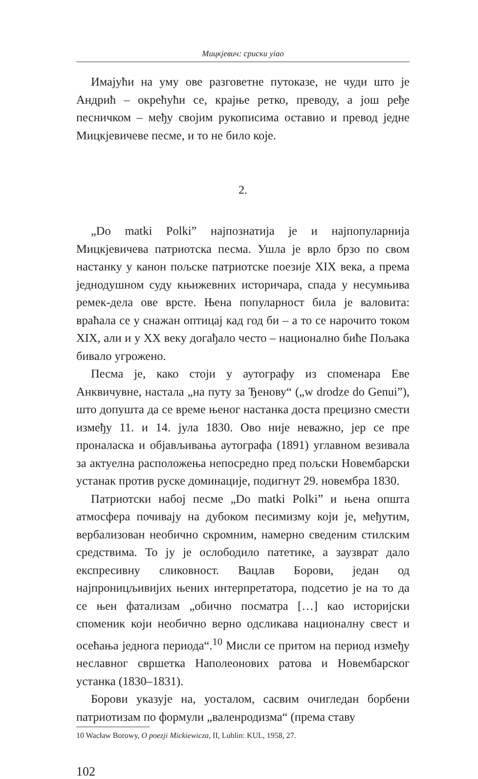Мицкјевич: сриски уiао
Имајући на уму ове разговетне путоказе, не чуди што је Андрић – окрећући се, крајње ретко, преводу, а још ређе песничком – међу својим рукописима оставио и превод једне Мицкјевичеве песме, и то не било које.
2.
„Do matki Polki” најпознатија је и најпопуларнија Мицкјевичева патриотска песма. Ушла је врло брзо по свом настанку у канон пољске патриотске поезије XIX века, а према једнодушном суду књижевних историчара, спада у несумњива ремек-дела ове врсте. Њена популарност била је валовита: враћала се у снажан оптицај кад год би – а то се нарочито током XIX, али и у XX веку догађало често – национално биће Пољака бивало угрожено.
Песма је, како стоји у аутографу из споменара Еве Анквичувне, настала „на путу за Ђенову“ („w drodze do Genui”), што допушта да се време њеног настанка доста прецизно смести између 11. и 14. јула 1830. Ово није неважно, јер се пре проналаска и објављивања аутографа (1891) углавном везивала за актуелна расположења непосредно пред пољски Новембарски устанак против руске доминације, подигнут 29. новембра 1830.
Патриотски набој песме „Do matki Polki” и њена општа атмосфера почивају на дубоком песимизму који је, међутим, вербализован необично скромним, намерно сведеним стилским средствима. То ју је ослободило патетике, а заузврат дало експресивну сликовност. Вацлав Борови, један од најпроницљивијих њених интерпретатора, подсетио је на то да се њен фатализам „обично посматра […] као историјски споменик који необично верно одсликава националну свест и осећања једнога периода“.<sup>10</sup> Мисли се притом на период између неславног свршетка Наполеонових ратова и Новембарског устанка (1830–1831).
Борови указује на, уосталом, сасвим очигледан борбени патриотизам по формули „валенродизма“ (према ставу
10 Wacław Borowy, O poezji Mickiewicza, II, Lublin: KUL, 1958, 27.
102